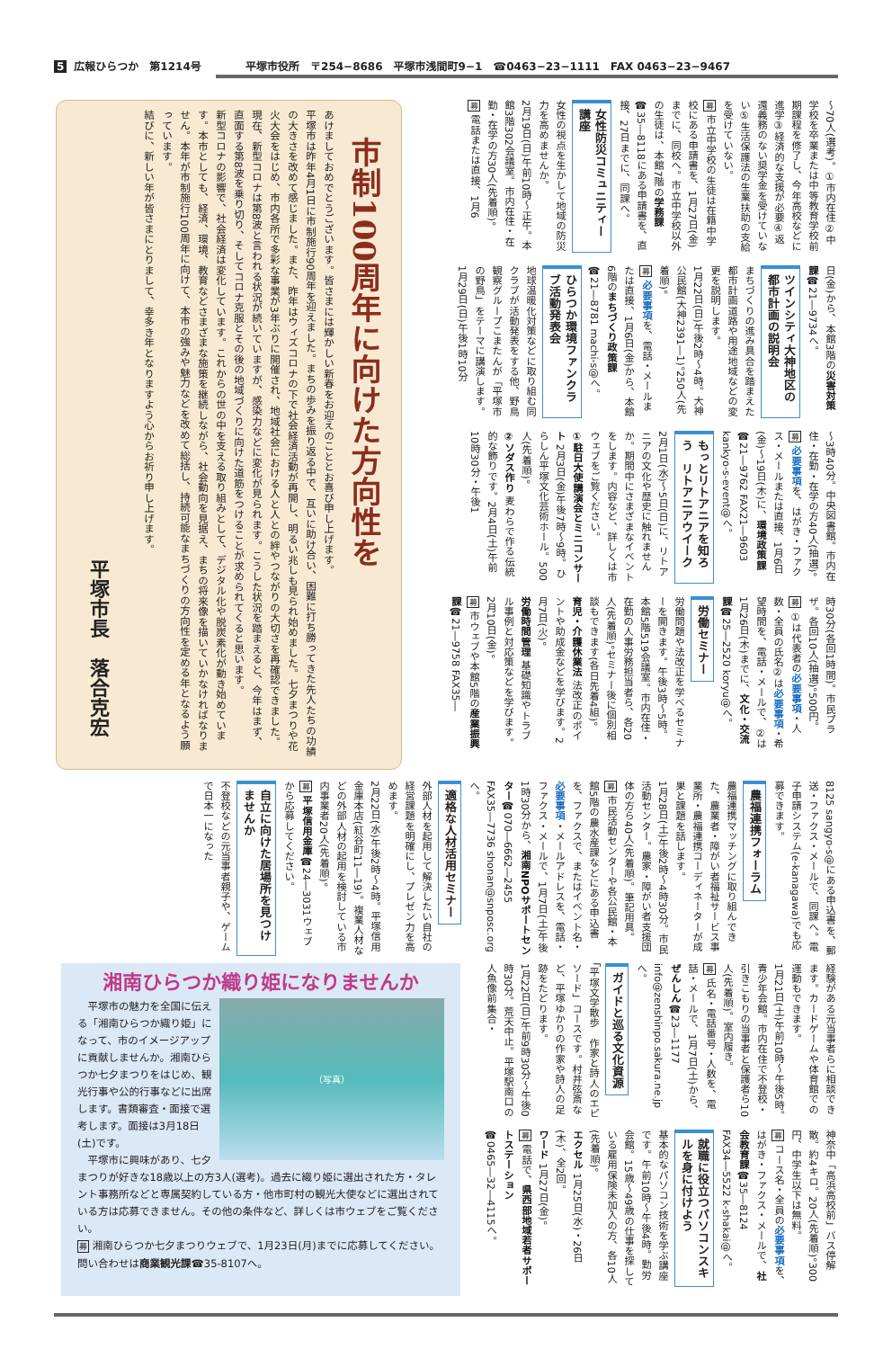5 広報ひらつか　第1214号
平塚市役所　〒254−8686　平塚市浅間町9−1　☎0463−23−1111　FAX 0463−23−9467
〜70人(選考)。①市内在住②中学校を卒業または中等教育学校前期課程を修了し、今年高校などに進学③経済的な支援が必要④返還義務のない奨学金を受けていない⑤生活保護法の生業扶助の支給を受けていない。
募 市立中学校の生徒は在籍中学校にある申請書を、1月27日(金)までに、同校へ。市立中学校以外の生徒は、本館7階の学務課☎35―8118にある申請書を、直接、27日までに、同課へ。
女性防災コミュニティー講座
女性の視点を生かして地域の防災力を高めませんか。
2月19日(日)午前10時〜正午。本館3階302会議室。市内在住・在勤・在学の方30人(先着順)。
募 電話または直接、1月6
日(金)から、本館3階の災害対策課☎21―9734へ。
ツインシティ大神地区の都市計画の説明会
まちづくりの進み具合を踏まえた都市計画道路や用途地域などの変更を説明します。
1月22日(日)午後2時〜4時。大神公民館(大神2391―1)。250人(先着順)。
募 必要事項を、電話・メールまたは直接、1月6日(金)から、本館6階のまちづくり政策課☎21―8781 machi-s@へ。
ひらつか環境ファンクラブ活動発表会
地球温暖化対策などに取り組む同クラブが活動発表をする他、野鳥観察グループこまたんが「平塚市の野鳥」をテーマに講演します。
1月29日(日)午後1時10分
〜3時40分。中央図書館。市内在住・在勤・在学の方40人(抽選)。
募 必要事項を、はがき・ファクス・メールまたは直接、1月6日(金)〜19日(木)に、環境政策課☎21―9762 FAX21―9603 kankyo-s-event@へ。
もっとリトアニアを知ろう　リトアニアウイーク
2月1日(水)〜5日(日)に、リトアニアの文化や歴史に触れませんか。期間中にさまざまなイベントをします。内容など、詳しくは市ウェブをご覧ください。
①駐日大使講演会とミニコンサート 2月3日(金)午後7時〜9時。ひらしん平塚文化芸術ホール。500人(先着順)。
②ソダス作り 麦わらで作る伝統的な飾りです。2月4日(土)午前10時30分・午後1
時30分(各回1時間)。市民プラザ。各回10人(抽選)。500円。
募 ①は代表者の必要事項・人数・全員の氏名②は必要事項・希望時間を、電話・メールで、②は1月26日(木)までに、文化・交流課☎25―2520 koryu@へ。
労働セミナー
労働問題や法改正を学べるセミナーを開きます。午後3時〜5時。本館5階519会議室。市内在住・在勤の人事労務担当者ら、各20人(先着順)。セミナー後に個別相談もできます(各日先着4組)。
育児・介護休業法 法改正のポイントや助成金などを学びます。2月7日(火)。
労働時間管理 基礎知識やトラブル事例と対応策などを学びます。2月10日(金)。
募 市ウェブや本館5階の産業振興課☎21―9758 FAX35―
市制100周年に向けた方向性を
あけましておめでとうございます。皆さまには輝かしい新春をお迎えのこととお喜び申し上げます。
平塚市は昨年4月1日に市制施行90周年を迎えました。まちの歩みを振り返る中で、互いに助け合い、困難に打ち勝ってきた先人たちの功績の大きさを改めて感じました。また、昨年はウィズコロナの下で社会経済活動が再開し、明るい兆しも見られ始めました。七夕まつりや花火大会をはじめ、市内各所で多彩な事業が3年ぶりに開催され、地域社会における人と人との絆やつながりの大切さを再確認できました。
現在、新型コロナは第8波と言われる状況が続いていますが、感染力などに変化が見られます。こうした状況を踏まえると、今年はまず、直面する第8波を乗り切り、そしてコロナ克服とその後の地域づくりに向けた道筋をつけることが求められてくると思います。
新型コロナの影響で、社会経済は変化しています。これからの世の中を支える取り組みとして、デジタル化や脱炭素化が動き始めています。本市としても、経済、環境、教育などさまざまな施策を継続しながら、社会動向を見据え、まちの将来像を描いていかなければなりません。本年が市制施行100周年に向けて、本市の強みや魅力などを改めて総括し、持続可能なまちづくりの方向性を定める年となるよう願っています。
結びに、新しい年が皆さまにとりまして、幸多き年となりますよう心からお祈り申し上げます。
平塚市長　落合克宏
8125 sangyo-s@にある申込書を、郵送・ファクス・メールで、同課へ。電子申請システム(e-kanagawa)でも応募できます。
農福連携フォーラム
農福連携マッチングに取り組んできた、農業者・障がい者福祉サービス事業所・農福連携コーディネーターが成果と課題を話します。
1月28日(土)午後2時〜4時30分。市民活動センター。農家・障がい者支援団体の方ら40人(先着順)。筆記用具。
募 市民活動センターや各公民館・本館5階の農水産課などにある申込書を、ファクスで、またはイベント名・必要事項・メールアドレスを、電話・ファクス・メールで、1月7日(土)午後1時30分から、湘南NPOサポートセンター☎070―6662―2455 FAX35―7736 shonan@snposc.orgへ。
適格な人材活用セミナー
外部人材を起用して解決したい自社の経営課題を明確にし、プレゼン力を高めます。
2月22日(水)午後2時〜4時。平塚信用金庫本店(紅谷町11―19)。複業人材などの外部人材の起用を検討している市内事業者20人(先着順)。
募 平塚信用金庫☎24―3031ウェブから応募してください。
自立に向けた居場所を見つけませんか
不登校などの元当事者親子や、ゲームで日本一になった
経験がある元当事者らに相談できます。カードゲームや体育館での運動もできます。
1月21日(土)午前10時〜午後5時。青少年会館。市内在住で不登校・引きこもりの当事者と保護者ら10人(先着順)。室内履き。
募 氏名・電話番号・人数を、電話・メールで、1月7日(土)から、ぜんしん☎23―1177 info@zenshinpo.sakura.ne.jpへ。
ガイドと巡る文化資源
「平塚文学散歩　作家と詩人のエピソード」コースです。村井弦斎など、平塚ゆかりの作家や詩人の足跡をたどります。
1月22日(日)午前9時30分〜午後0時30分。荒天中止。平塚駅南口の人魚像前集合・
神奈中「高浜高校前」バス停解散。約4キロ。20人(先着順)。300円、中学生以下は無料。
募 コース名・全員の必要事項を、はがき・ファクス・メールで、社会教育課☎35―8124 FAX34―5522 k-shakai@へ。
就職に役立つパソコンスキルを身に付けよう
基本的なパソコン技術を学ぶ講座です。午前10時〜午後4時。勤労会館。15歳〜49歳の仕事を探している雇用保険未加入の方、各10人(先着順)。
エクセル 1月25日(水)・26日(木)、全2回。
ワード 1月27日(金)。
募 電話で、県西部地域若者サポートステーション☎0465―32―4115へ。
湘南ひらつか織り姫になりませんか
（写真）
　平塚市の魅力を全国に伝える「湘南ひらつか織り姫」になって、市のイメージアップに貢献しませんか。湘南ひらつか七夕まつりをはじめ、観光行事や公的行事などに出席します。書類審査・面接で選考します。面接は3月18日(土)です。
　平塚市に興味があり、七夕まつりが好きな18歳以上の方3人(選考)。過去に織り姫に選出された方・タレント事務所などと専属契約している方・他市町村の観光大使などに選出されている方は応募できません。その他の条件など、詳しくは市ウェブをご覧ください。
募 湘南ひらつか七夕まつりウェブで、1月23日(月)までに応募してください。問い合わせは商業観光課☎35-8107へ。